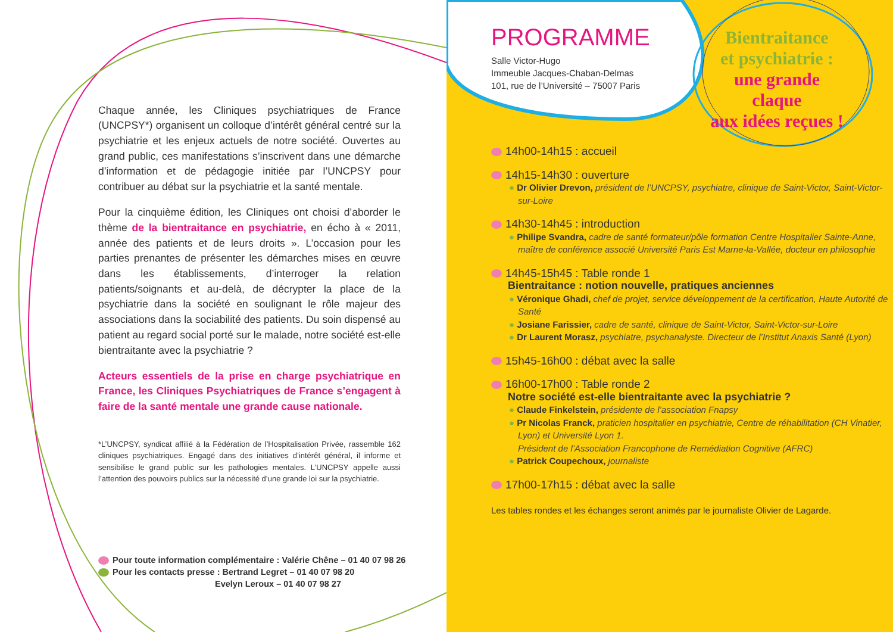Chaque année, les Cliniques psychiatriques de France (UNCPSY*) organisent un colloque d’intérêt général centré sur la psychiatrie et les enjeux actuels de notre société. Ouvertes au grand public, ces manifestations s’inscrivent dans une démarche d’information et de pédagogie initiée par l’UNCPSY pour contribuer au débat sur la psychiatrie et la santé mentale.
Pour la cinquième édition, les Cliniques ont choisi d’aborder le thème de la bientraitance en psychiatrie, en écho à « 2011, année des patients et de leurs droits ». L’occasion pour les parties prenantes de présenter les démarches mises en œuvre dans les établissements, d’interroger la relation patients/soignants et au-delà, de décrypter la place de la psychiatrie dans la société en soulignant le rôle majeur des associations dans la sociabilité des patients. Du soin dispensé au patient au regard social porté sur le malade, notre société est-elle bientraitante avec la psychiatrie ?
Acteurs essentiels de la prise en charge psychiatrique en France, les Cliniques Psychiatriques de France s’engagent à faire de la santé mentale une grande cause nationale.
*L’UNCPSY, syndicat affilié à la Fédération de l’Hospitalisation Privée, rassemble 162 cliniques psychiatriques. Engagé dans des initiatives d’intérêt général, il informe et sensibilise le grand public sur les pathologies mentales. L’UNCPSY appelle aussi l’attention des pouvoirs publics sur la nécessité d’une grande loi sur la psychiatrie.
Pour toute information complémentaire : Valérie Chêne – 01 40 07 98 26
Pour les contacts presse : Bertrand Legret – 01 40 07 98 20
Evelyn Leroux – 01 40 07 98 27
PROGRAMME
Salle Victor-Hugo
Immeuble Jacques-Chaban-Delmas
101, rue de l’Université – 75007 Paris
Bientraitance
et psychiatrie :
une grande claque
aux idées reçues !
14h00-14h15 : accueil
14h15-14h30 : ouverture
● Dr Olivier Drevon, président de l’UNCPSY, psychiatre, clinique de Saint-Victor, Saint-Victor-sur-Loire
14h30-14h45 : introduction
● Philipe Svandra, cadre de santé formateur/pôle formation Centre Hospitalier Sainte-Anne, maître de conférence associé Université Paris Est Marne-la-Vallée, docteur en philosophie
14h45-15h45 : Table ronde 1
Bientraitance : notion nouvelle, pratiques anciennes
● Véronique Ghadi, chef de projet, service développement de la certification, Haute Autorité de Santé
● Josiane Farissier, cadre de santé, clinique de Saint-Victor, Saint-Victor-sur-Loire
● Dr Laurent Morasz, psychiatre, psychanalyste. Directeur de l’Institut Anaxis Santé (Lyon)
15h45-16h00 : débat avec la salle
16h00-17h00 : Table ronde 2
Notre société est-elle bientraitante avec la psychiatrie ?
● Claude Finkelstein, présidente de l’association Fnapsy
● Pr Nicolas Franck, praticien hospitalier en psychiatrie, Centre de réhabilitation (CH Vinatier, Lyon) et Université Lyon 1.
Président de l’Association Francophone de Remédiation Cognitive (AFRC)
● Patrick Coupechoux, journaliste
17h00-17h15 : débat avec la salle
Les tables rondes et les échanges seront animés par le journaliste Olivier de Lagarde.